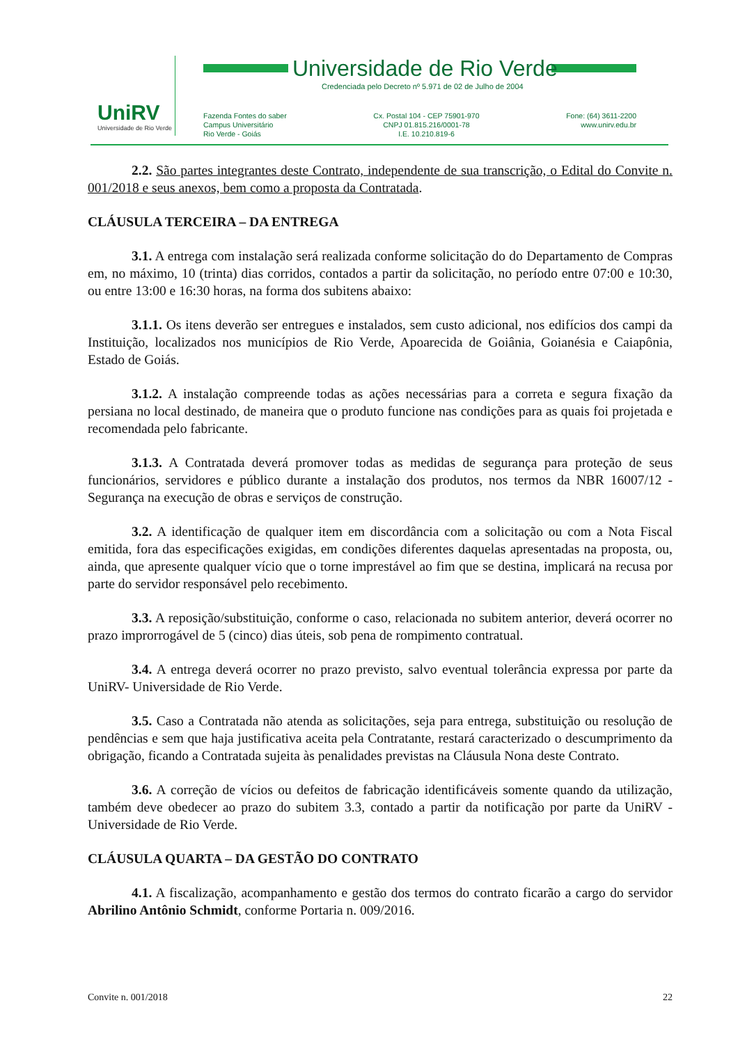UniRV
Universidade de Rio Verde
Universidade de Rio Verde
Credenciada pelo Decreto nº 5.971 de 02 de Julho de 2004
Fazenda Fontes do saber
Campus Universitário
Rio Verde - Goiás
Cx. Postal 104 - CEP 75901-970
CNPJ 01.815.216/0001-78
I.E. 10.210.819-6
Fone: (64) 3611-2200
www.unirv.edu.br
2.2. São partes integrantes deste Contrato, independente de sua transcrição, o Edital do Convite n. 001/2018 e seus anexos, bem como a proposta da Contratada.
CLÁUSULA TERCEIRA – DA ENTREGA
3.1. A entrega com instalação será realizada conforme solicitação do do Departamento de Compras em, no máximo, 10 (trinta) dias corridos, contados a partir da solicitação, no período entre 07:00 e 10:30, ou entre 13:00 e 16:30 horas, na forma dos subitens abaixo:
3.1.1. Os itens deverão ser entregues e instalados, sem custo adicional, nos edifícios dos campi da Instituição, localizados nos municípios de Rio Verde, Apoarecida de Goiânia, Goianésia e Caiapônia, Estado de Goiás.
3.1.2. A instalação compreende todas as ações necessárias para a correta e segura fixação da persiana no local destinado, de maneira que o produto funcione nas condições para as quais foi projetada e recomendada pelo fabricante.
3.1.3. A Contratada deverá promover todas as medidas de segurança para proteção de seus funcionários, servidores e público durante a instalação dos produtos, nos termos da NBR 16007/12 - Segurança na execução de obras e serviços de construção.
3.2. A identificação de qualquer item em discordância com a solicitação ou com a Nota Fiscal emitida, fora das especificações exigidas, em condições diferentes daquelas apresentadas na proposta, ou, ainda, que apresente qualquer vício que o torne imprestável ao fim que se destina, implicará na recusa por parte do servidor responsável pelo recebimento.
3.3. A reposição/substituição, conforme o caso, relacionada no subitem anterior, deverá ocorrer no prazo improrrogável de 5 (cinco) dias úteis, sob pena de rompimento contratual.
3.4. A entrega deverá ocorrer no prazo previsto, salvo eventual tolerância expressa por parte da UniRV- Universidade de Rio Verde.
3.5. Caso a Contratada não atenda as solicitações, seja para entrega, substituição ou resolução de pendências e sem que haja justificativa aceita pela Contratante, restará caracterizado o descumprimento da obrigação, ficando a Contratada sujeita às penalidades previstas na Cláusula Nona deste Contrato.
3.6. A correção de vícios ou defeitos de fabricação identificáveis somente quando da utilização, também deve obedecer ao prazo do subitem 3.3, contado a partir da notificação por parte da UniRV - Universidade de Rio Verde.
CLÁUSULA QUARTA – DA GESTÃO DO CONTRATO
4.1. A fiscalização, acompanhamento e gestão dos termos do contrato ficarão a cargo do servidor Abrilino Antônio Schmidt, conforme Portaria n. 009/2016.
Convite n. 001/2018 22